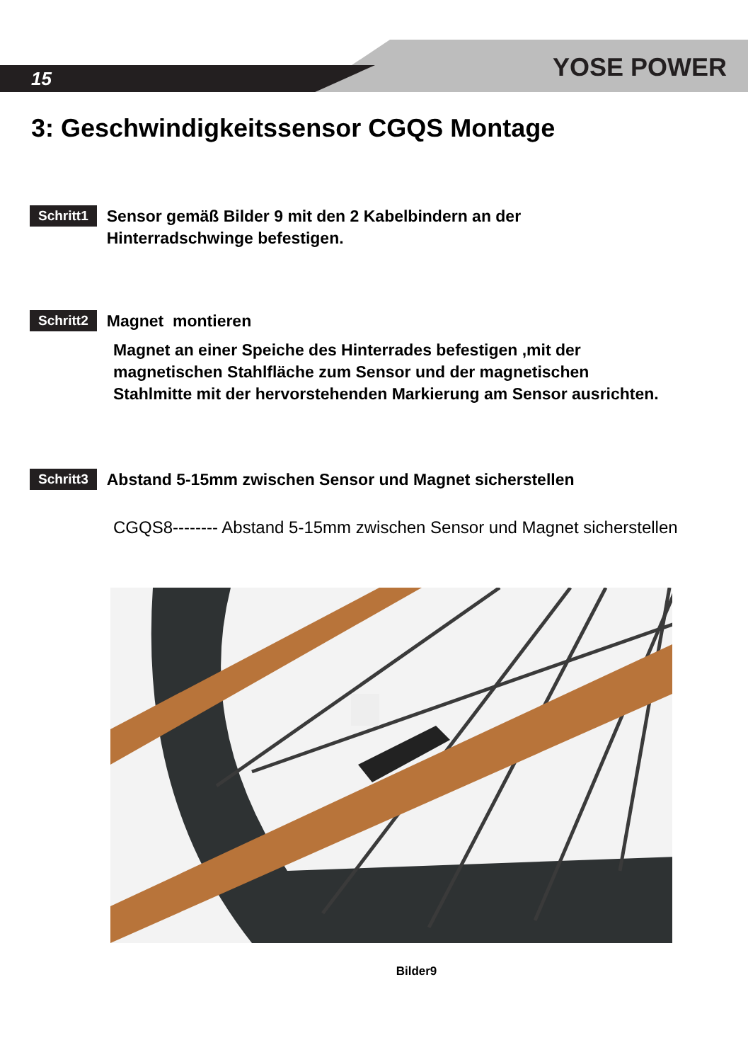15 YOSE POWER
3: Geschwindigkeitssensor CGQS Montage
Schritt1
Sensor gemäß Bilder 9 mit den 2 Kabelbindern an der
Hinterradschwinge befestigen.
Schritt2
Magnet montieren
Magnet an einer Speiche des Hinterrades befestigen ,mit der
magnetischen Stahlfläche zum Sensor und der magnetischen
Stahlmitte mit der hervorstehenden Markierung am Sensor ausrichten.
Schritt3
Abstand 5-15mm zwischen Sensor und Magnet sicherstellen
CGQS8-------- Abstand 5-15mm zwischen Sensor und Magnet sicherstellen
Bilder9